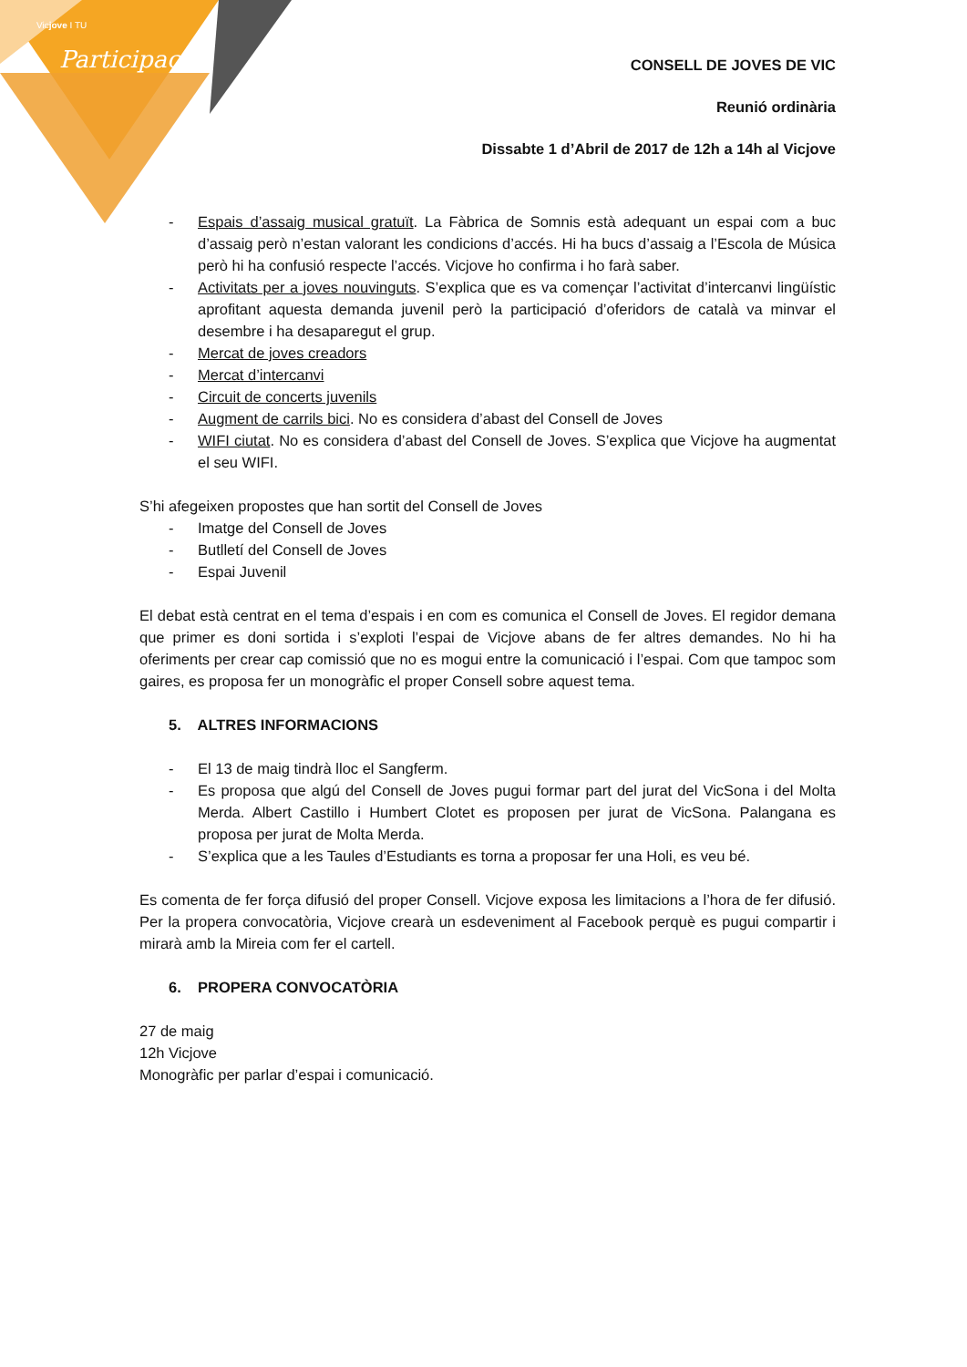Vicjove I TU
Participació
CONSELL DE JOVES DE VIC
Reunió ordinària
Dissabte 1 d’Abril de 2017 de 12h a 14h al Vicjove
- Espais d’assaig musical gratuït. La Fàbrica de Somnis està adequant un espai com a buc d’assaig però n’estan valorant les condicions d’accés. Hi ha bucs d’assaig a l’Escola de Música però hi ha confusió respecte l’accés. Vicjove ho confirma i ho farà saber.
- Activitats per a joves nouvinguts. S’explica que es va començar l’activitat d’intercanvi lingüístic aprofitant aquesta demanda juvenil però la participació d’oferidors de català va minvar el desembre i ha desaparegut el grup.
- Mercat de joves creadors
- Mercat d’intercanvi
- Circuit de concerts juvenils
- Augment de carrils bici. No es considera d’abast del Consell de Joves
- WIFI ciutat. No es considera d’abast del Consell de Joves. S’explica que Vicjove ha augmentat el seu WIFI.
S’hi afegeixen propostes que han sortit del Consell de Joves
- Imatge del Consell de Joves
- Butlletí del Consell de Joves
- Espai Juvenil
El debat està centrat en el tema d’espais i en com es comunica el Consell de Joves. El regidor demana que primer es doni sortida i s’exploti l’espai de Vicjove abans de fer altres demandes. No hi ha oferiments per crear cap comissió que no es mogui entre la comunicació i l’espai. Com que tampoc som gaires, es proposa fer un monogràfic el proper Consell sobre aquest tema.
5. ALTRES INFORMACIONS
- El 13 de maig tindrà lloc el Sangferm.
- Es proposa que algú del Consell de Joves pugui formar part del jurat del VicSona i del Molta Merda. Albert Castillo i Humbert Clotet es proposen per jurat de VicSona. Palangana es proposa per jurat de Molta Merda.
- S’explica que a les Taules d’Estudiants es torna a proposar fer una Holi, es veu bé.
Es comenta de fer força difusió del proper Consell. Vicjove exposa les limitacions a l’hora de fer difusió. Per la propera convocatòria, Vicjove crearà un esdeveniment al Facebook perquè es pugui compartir i mirarà amb la Mireia com fer el cartell.
6. PROPERA CONVOCATÒRIA
27 de maig
12h Vicjove
Monogràfic per parlar d’espai i comunicació.